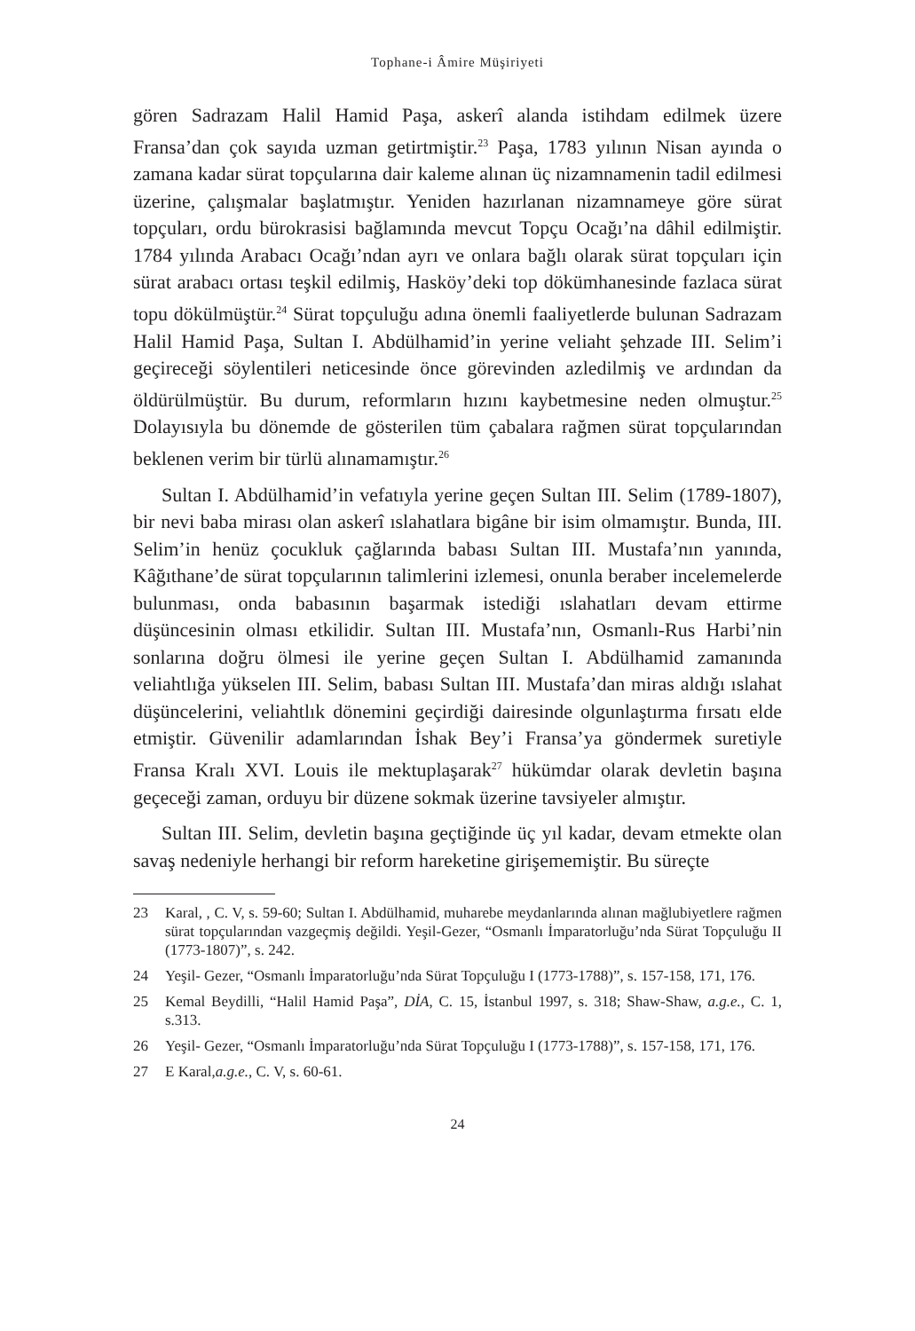Tophane-i Âmire Müşiriyeti
gören Sadrazam Halil Hamid Paşa, askerî alanda istihdam edilmek üzere Fransa’dan çok sayıda uzman getirtmiştir.<sup>23</sup> Paşa, 1783 yılının Nisan ayında o zamana kadar sürat topçularına dair kaleme alınan üç nizamnamenin tadil edilmesi üzerine, çalışmalar başlatmıştır. Yeniden hazırlanan nizamnameye göre sürat topçuları, ordu bürokrasisi bağlamında mevcut Topçu Ocağı’na dâhil edilmiştir. 1784 yılında Arabacı Ocağı’ndan ayrı ve onlara bağlı olarak sürat topçuları için sürat arabacı ortası teşkil edilmiş, Hasköy’deki top dökümhanesinde fazlaca sürat topu dökülmüştür.<sup>24</sup> Sürat topçuluğu adına önemli faaliyetlerde bulunan Sadrazam Halil Hamid Paşa, Sultan I. Abdülhamid’in yerine veliaht şehzade III. Selim’i geçireceği söylentileri neticesinde önce görevinden azledilmiş ve ardından da öldürülmüştür. Bu durum, reformların hızını kaybetmesine neden olmuştur.<sup>25</sup> Dolayısıyla bu dönemde de gösterilen tüm çabalara rağmen sürat topçularından beklenen verim bir türlü alınamamıştır.<sup>26</sup>
Sultan I. Abdülhamid’in vefatıyla yerine geçen Sultan III. Selim (1789-1807), bir nevi baba mirası olan askerî ıslahatlara bigâne bir isim olmamıştır. Bunda, III. Selim’in henüz çocukluk çağlarında babası Sultan III. Mustafa’nın yanında, Kâğıthane’de sürat topçularının talimlerini izlemesi, onunla beraber incelemelerde bulunması, onda babasının başarmak istediği ıslahatları devam ettirme düşüncesinin olması etkilidir. Sultan III. Mustafa’nın, Osmanlı-Rus Harbi’nin sonlarına doğru ölmesi ile yerine geçen Sultan I. Abdülhamid zamanında veliahtlığa yükselen III. Selim, babası Sultan III. Mustafa’dan miras aldığı ıslahat düşüncelerini, veliahtlık dönemini geçirdiği dairesinde olgunlaştırma fırsatı elde etmiştir. Güvenilir adamlarından İshak Bey’i Fransa’ya göndermek suretiyle Fransa Kralı XVI. Louis ile mektuplaşarak<sup>27</sup> hükümdar olarak devletin başına geçeceği zaman, orduyu bir düzene sokmak üzerine tavsiyeler almıştır.
Sultan III. Selim, devletin başına geçtiğinde üç yıl kadar, devam etmekte olan savaş nedeniyle herhangi bir reform hareketine girişememiştir. Bu süreçte
23 Karal, , C. V, s. 59-60; Sultan I. Abdülhamid, muharebe meydanlarında alınan mağlubiyetlere rağmen sürat topçularından vazgeçmiş değildi. Yeşil-Gezer, “Osmanlı İmparatorluğu’nda Sürat Topçuluğu II (1773-1807)”, s. 242.
24 Yeşil- Gezer, “Osmanlı İmparatorluğu’nda Sürat Topçuluğu I (1773-1788)”, s. 157-158, 171, 176.
25 Kemal Beydilli, “Halil Hamid Paşa”, DİA, C. 15, İstanbul 1997, s. 318; Shaw-Shaw, a.g.e., C. 1, s.313.
26 Yeşil- Gezer, “Osmanlı İmparatorluğu’nda Sürat Topçuluğu I (1773-1788)”, s. 157-158, 171, 176.
27 E Karal,a.g.e., C. V, s. 60-61.
24